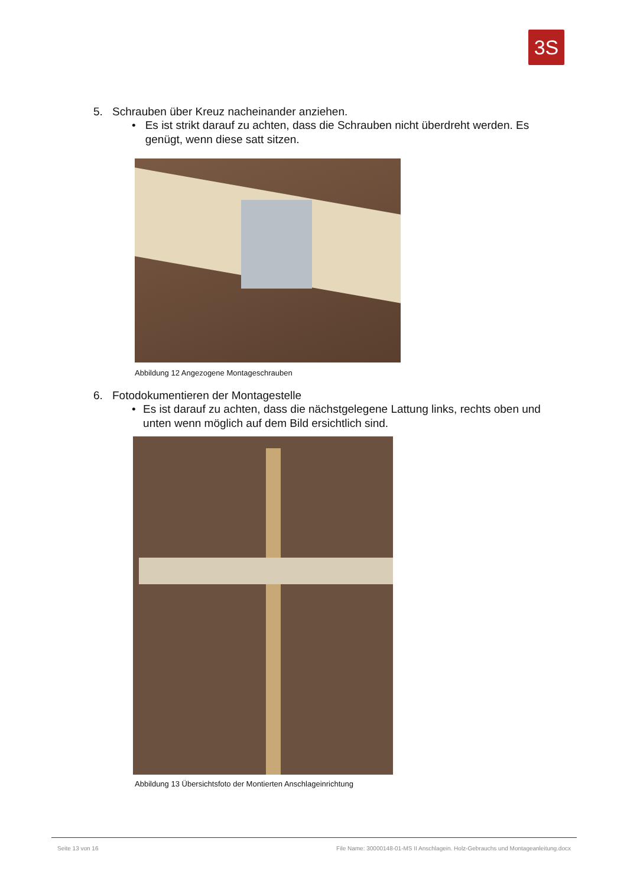3S
5. Schrauben über Kreuz nacheinander anziehen.
• Es ist strikt darauf zu achten, dass die Schrauben nicht überdreht werden. Es genügt, wenn diese satt sitzen.
Abbildung 12 Angezogene Montageschrauben
6. Fotodokumentieren der Montagestelle
• Es ist darauf zu achten, dass die nächstgelegene Lattung links, rechts oben und unten wenn möglich auf dem Bild ersichtlich sind.
Abbildung 13 Übersichtsfoto der Montierten Anschlageinrichtung
Seite 13 von 16 File Name: 30000148-01-MS II Anschlagein. Holz-Gebrauchs und Montageanleitung.docx